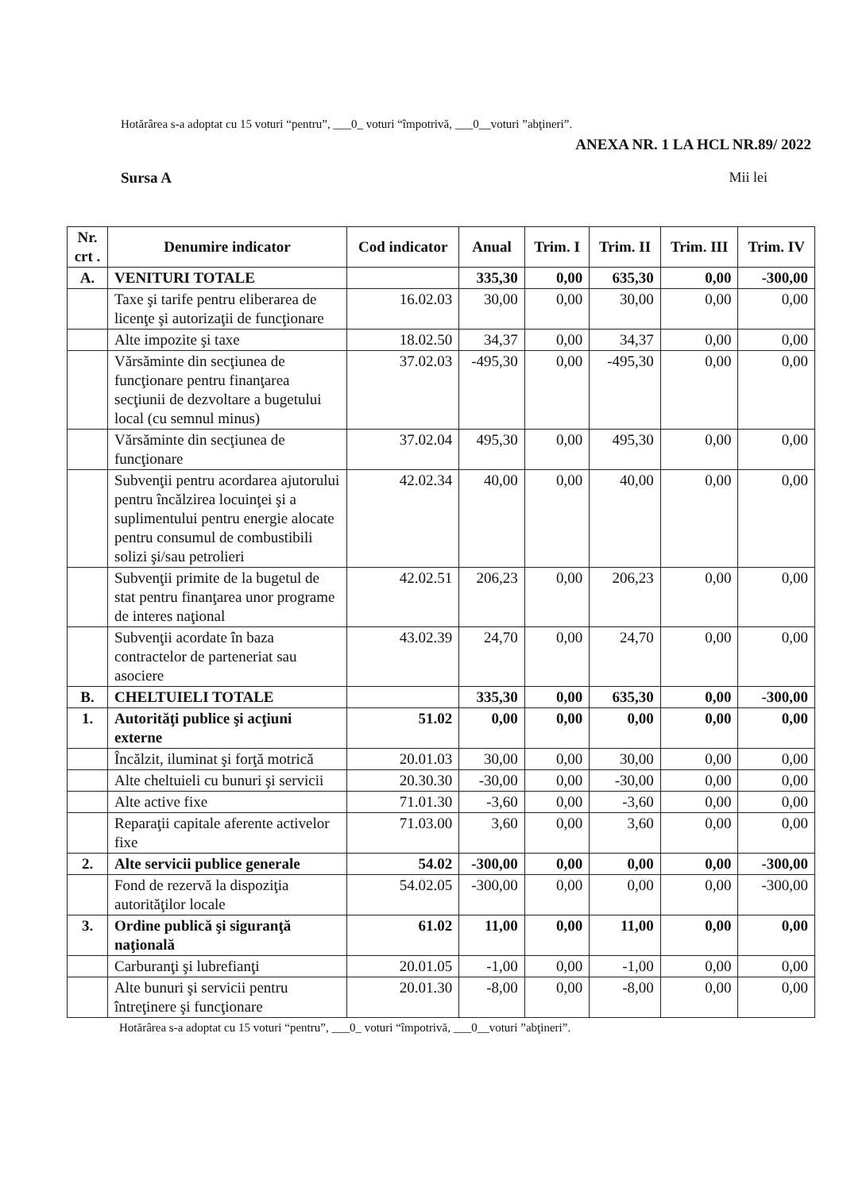Hotărârea s-a adoptat cu 15 voturi “pentru”, ___0_ voturi “împotrivă, ___0__voturi ”abţineri”.
ANEXA NR. 1 LA HCL NR.89/ 2022
Sursa A Mii lei
| Nr. crt . | Denumire indicator | Cod indicator | Anual | Trim. I | Trim. II | Trim. III | Trim. IV |
| --- | --- | --- | --- | --- | --- | --- | --- |
| A. | VENITURI TOTALE | | 335,30 | 0,00 | 635,30 | 0,00 | -300,00 |
| | Taxe şi tarife pentru eliberarea de licenţe şi autorizaţii de funcţionare | 16.02.03 | 30,00 | 0,00 | 30,00 | 0,00 | 0,00 |
| | Alte impozite şi taxe | 18.02.50 | 34,37 | 0,00 | 34,37 | 0,00 | 0,00 |
| | Vărsăminte din secţiunea de funcţionare pentru finanţarea secţiunii de dezvoltare a bugetului local (cu semnul minus) | 37.02.03 | -495,30 | 0,00 | -495,30 | 0,00 | 0,00 |
| | Vărsăminte din secţiunea de funcţionare | 37.02.04 | 495,30 | 0,00 | 495,30 | 0,00 | 0,00 |
| | Subvenţii pentru acordarea ajutorului pentru încălzirea locuinţei şi a suplimentului pentru energie alocate pentru consumul de combustibili solizi şi/sau petrolieri | 42.02.34 | 40,00 | 0,00 | 40,00 | 0,00 | 0,00 |
| | Subvenţii primite de la bugetul de stat pentru finanţarea unor programe de interes naţional | 42.02.51 | 206,23 | 0,00 | 206,23 | 0,00 | 0,00 |
| | Subvenţii acordate în baza contractelor de parteneriat sau asociere | 43.02.39 | 24,70 | 0,00 | 24,70 | 0,00 | 0,00 |
| B. | CHELTUIELI TOTALE | | 335,30 | 0,00 | 635,30 | 0,00 | -300,00 |
| 1. | Autorităţi publice şi acţiuni externe | 51.02 | 0,00 | 0,00 | 0,00 | 0,00 | 0,00 |
| | Încălzit, iluminat şi forţă motrică | 20.01.03 | 30,00 | 0,00 | 30,00 | 0,00 | 0,00 |
| | Alte cheltuieli cu bunuri şi servicii | 20.30.30 | -30,00 | 0,00 | -30,00 | 0,00 | 0,00 |
| | Alte active fixe | 71.01.30 | -3,60 | 0,00 | -3,60 | 0,00 | 0,00 |
| | Reparaţii capitale aferente activelor fixe | 71.03.00 | 3,60 | 0,00 | 3,60 | 0,00 | 0,00 |
| 2. | Alte servicii publice generale | 54.02 | -300,00 | 0,00 | 0,00 | 0,00 | -300,00 |
| | Fond de rezervă la dispoziţia autorităţilor locale | 54.02.05 | -300,00 | 0,00 | 0,00 | 0,00 | -300,00 |
| 3. | Ordine publică şi siguranţă naţională | 61.02 | 11,00 | 0,00 | 11,00 | 0,00 | 0,00 |
| | Carburanţi şi lubrefianţi | 20.01.05 | -1,00 | 0,00 | -1,00 | 0,00 | 0,00 |
| | Alte bunuri şi servicii pentru întreţinere şi funcţionare | 20.01.30 | -8,00 | 0,00 | -8,00 | 0,00 | 0,00 |
Hotărârea s-a adoptat cu 15 voturi “pentru”, ___0_ voturi “împotrivă, ___0__voturi ”abţineri”.